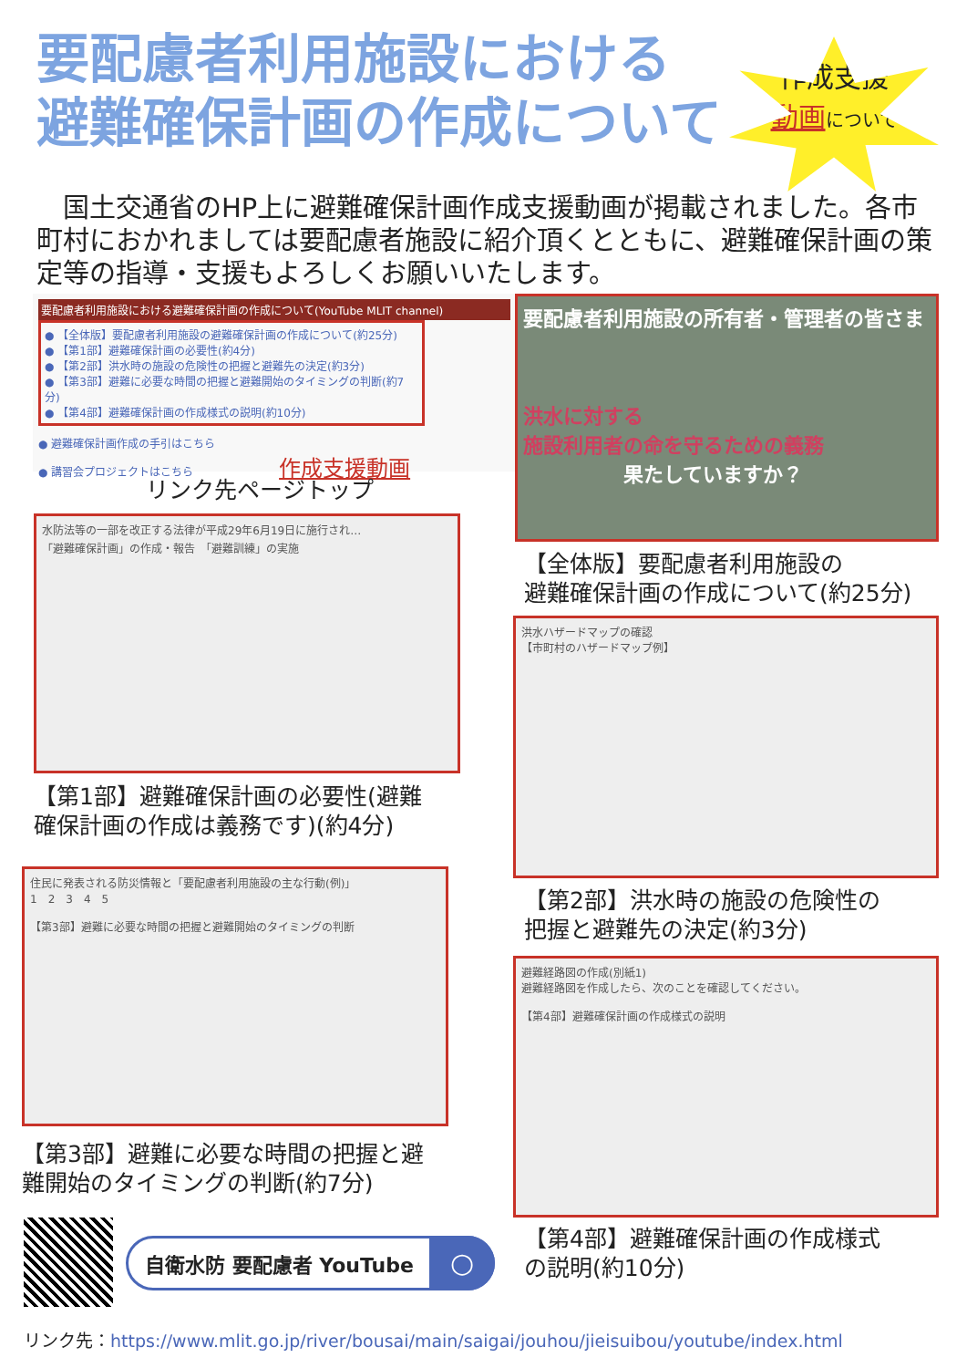要配慮者利用施設における
避難確保計画の作成について
作成支援
動画 について
　国土交通省のHP上に避難確保計画作成支援動画が掲載されました。各市町村におかれましては要配慮者施設に紹介頂くとともに、避難確保計画の策定等の指導・支援もよろしくお願いいたします。
要配慮者利用施設における避難確保計画の作成について(YouTube MLIT channel)
● 【全体版】要配慮者利用施設の避難確保計画の作成について(約25分)
● 【第1部】避難確保計画の必要性(約4分)
● 【第2部】洪水時の施設の危険性の把握と避難先の決定(約3分)
● 【第3部】避難に必要な時間の把握と避難開始のタイミングの判断(約7分)
● 【第4部】避難確保計画の作成様式の説明(約10分)
● 避難確保計画作成の手引はこちら
● 講習会プロジェクトはこちら 作成支援動画
リンク先ページトップ
要配慮者利用施設の所有者・管理者の皆さま
洪水に対する
施設利用者の命を守るための義務
　　　　　果たしていますか？
【全体版】要配慮者利用施設の
避難確保計画の作成について(約25分)
水防法等の一部を改正する法律が平成29年6月19日に施行され…
「避難確保計画」の作成・報告　「避難訓練」の実施
【第1部】避難確保計画の必要性(避難
確保計画の作成は義務です)(約4分)
洪水ハザードマップの確認
【市町村のハザードマップ例】
【第2部】洪水時の施設の危険性の
把握と避難先の決定(約3分)
住民に発表される防災情報と「要配慮者利用施設の主な行動(例)」
1　2　3　4　5
【第3部】避難に必要な時間の把握と避難開始のタイミングの判断
【第3部】避難に必要な時間の把握と避
難開始のタイミングの判断(約7分)
避難経路図の作成(別紙1)
避難経路図を作成したら、次のことを確認してください。
【第4部】避難確保計画の作成様式の説明
【第4部】避難確保計画の作成様式
の説明(約10分)
自衛水防 要配慮者 YouTube ○
リンク先：https://www.mlit.go.jp/river/bousai/main/saigai/jouhou/jieisuibou/youtube/index.html